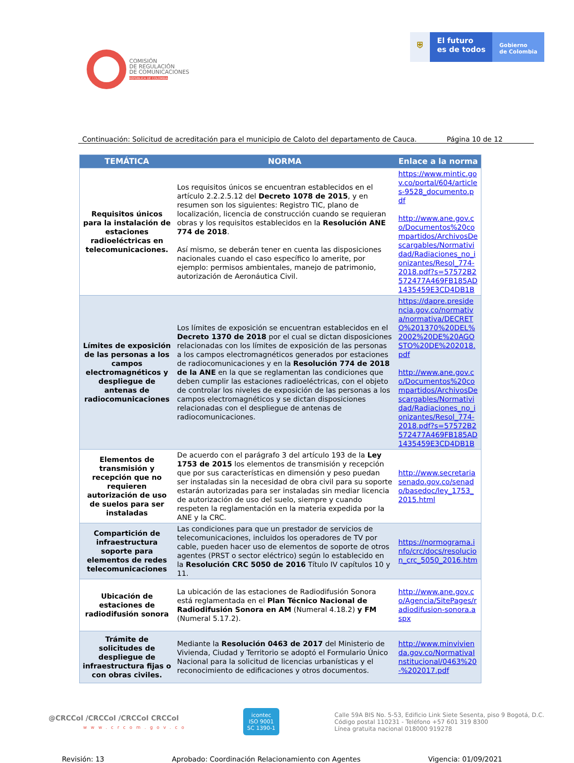COMISIÓN
DE REGULACIÓN
DE COMUNICACIONES
REPÚBLICA DE COLOMBIA
⛨ El futuro
es de todos
Gobierno
de Colombia
Continuación: Solicitud de acreditación para el municipio de Caloto del departamento de Cauca. Página 10 de 12
| TEMÁTICA | NORMA | Enlace a la norma |
| --- | --- | --- |
| Requisitos únicos para la instalación de estaciones radioeléctricas en telecomunicaciones. | Los requisitos únicos se encuentran establecidos en el artículo 2.2.2.5.12 del Decreto 1078 de 2015 , y en resumen son los siguientes: Registro TIC, plano de localización, licencia de construcción cuando se requieran obras y los requisitos establecidos en la Resolución ANE 774 de 2018 . Así mismo, se deberán tener en cuenta las disposiciones nacionales cuando el caso específico lo amerite, por ejemplo: permisos ambientales, manejo de patrimonio, autorización de Aeronáutica Civil. | https://www.mintic.gov.co/portal/604/articles-9528_documento.pdf http://www.ane.gov.co/Documentos%20compartidos/ArchivosDescargables/Normatividad/Radiaciones_no_ionizantes/Resol_774-2018.pdf?s=57572B2572477A469FB185AD1435459E3CD4DB1B |
| Límites de exposición de las personas a los campos electromagnéticos y despliegue de antenas de radiocomunicaciones | Los límites de exposición se encuentran establecidos en el Decreto 1370 de 2018 por el cual se dictan disposiciones relacionadas con los límites de exposición de las personas a los campos electromagnéticos generados por estaciones de radiocomunicaciones y en la Resolución 774 de 2018 de la ANE en la que se reglamentan las condiciones que deben cumplir las estaciones radioeléctricas, con el objeto de controlar los niveles de exposición de las personas a los campos electromagnéticos y se dictan disposiciones relacionadas con el despliegue de antenas de radiocomunicaciones. | https://dapre.presidencia.gov.co/normativa/normativa/DECRETO%201370%20DEL%2002%20DE%20AGOSTO%20DE%202018.pdf http://www.ane.gov.co/Documentos%20compartidos/ArchivosDescargables/Normatividad/Radiaciones_no_ionizantes/Resol_774-2018.pdf?s=57572B2572477A469FB185AD1435459E3CD4DB1B |
| Elementos de transmisión y recepción que no requieren autorización de uso de suelos para ser instaladas | De acuerdo con el parágrafo 3 del artículo 193 de la Ley 1753 de 2015 los elementos de transmisión y recepción que por sus características en dimensión y peso puedan ser instaladas sin la necesidad de obra civil para su soporte estarán autorizadas para ser instaladas sin mediar licencia de autorización de uso del suelo, siempre y cuando respeten la reglamentación en la materia expedida por la ANE y la CRC. | http://www.secretariasenado.gov.co/senado/basedoc/ley_1753_2015.html |
| Compartición de infraestructura soporte para elementos de redes telecomunicaciones | Las condiciones para que un prestador de servicios de telecomunicaciones, incluidos los operadores de TV por cable, pueden hacer uso de elementos de soporte de otros agentes (PRST o sector eléctrico) según lo establecido en la Resolución CRC 5050 de 2016 Título IV capítulos 10 y 11. | https://normograma.info/crc/docs/resolucion_crc_5050_2016.htm |
| Ubicación de estaciones de radiodifusión sonora | La ubicación de las estaciones de Radiodifusión Sonora está reglamentada en el Plan Técnico Nacional de Radiodifusión Sonora en AM (Numeral 4.18.2) y FM (Numeral 5.17.2). | http://www.ane.gov.co/Agencia/SitePages/radiodifusion-sonora.aspx |
| Trámite de solicitudes de despliegue de infraestructura fijas o con obras civiles. | Mediante la Resolución 0463 de 2017 del Ministerio de Vivienda, Ciudad y Territorio se adoptó el Formulario Único Nacional para la solicitud de licencias urbanísticas y el reconocimiento de edificaciones y otros documentos. | http://www.minvivienda.gov.co/NormativaInstitucional/0463%20-%202017.pdf |
@CRCCol /CRCCol /CRCCol CRCCol
www.crcom.gov.co
icontec
ISO 9001
SC 1390-1
Calle 59A BIS No. 5-53, Edificio Link Siete Sesenta, piso 9 Bogotá, D.C.
Código postal 110231 - Teléfono +57 601 319 8300
Línea gratuita nacional 018000 919278
Revisión: 13 Aprobado: Coordinación Relacionamiento con Agentes Vigencia: 01/09/2021